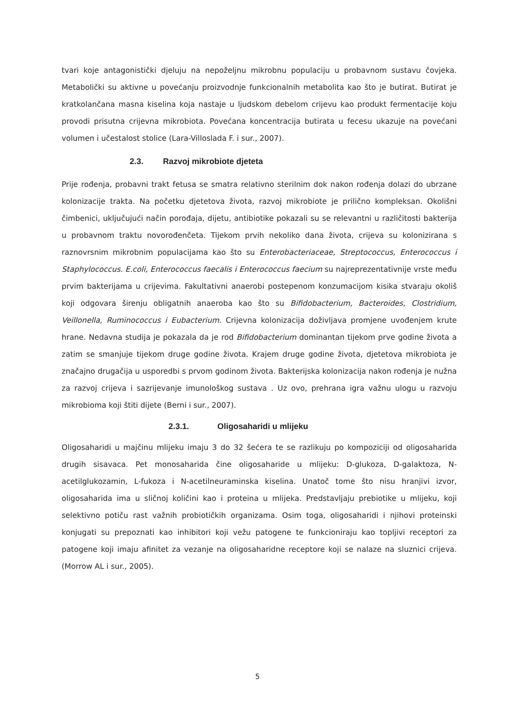tvari koje antagonistički djeluju na nepoželjnu mikrobnu populaciju u probavnom sustavu čovjeka. Metabolički su aktivne u povećanju proizvodnje funkcionalnih metabolita kao što je butirat. Butirat je kratkolančana masna kiselina koja nastaje u ljudskom debelom crijevu kao produkt fermentacije koju provodi prisutna crijevna mikrobiota. Povećana koncentracija butirata u fecesu ukazuje na povećani volumen i učestalost stolice (Lara-Villoslada F. i sur., 2007).
2.3. Razvoj mikrobiote djeteta
Prije rođenja, probavni trakt fetusa se smatra relativno sterilnim dok nakon rođenja dolazi do ubrzane kolonizacije trakta. Na početku djetetova života, razvoj mikrobiote je prilično kompleksan. Okolišni čimbenici, uključujući način porođaja, dijetu, antibiotike pokazali su se relevantni u različitosti bakterija u probavnom traktu novorođenčeta. Tijekom prvih nekoliko dana života, crijeva su kolonizirana s raznovrsnim mikrobnim populacijama kao što su Enterobacteriaceae, Streptococcus, Enterococcus i Staphylococcus. E.coli, Enterococcus faecalis i Enterococcus faecium su najreprezentativnije vrste među prvim bakterijama u crijevima. Fakultativni anaerobi postepenom konzumacijom kisika stvaraju okoliš koji odgovara širenju obligatnih anaeroba kao što su Bifidobacterium, Bacteroides, Clostridium, Veillonella, Ruminococcus i Eubacterium. Crijevna kolonizacija doživljava promjene uvođenjem krute hrane. Nedavna studija je pokazala da je rod Bifidobacterium dominantan tijekom prve godine života a zatim se smanjuje tijekom druge godine života. Krajem druge godine života, djetetova mikrobiota je značajno drugačija u usporedbi s prvom godinom života. Bakterijska kolonizacija nakon rođenja je nužna za razvoj crijeva i sazrijevanje imunološkog sustava . Uz ovo, prehrana igra važnu ulogu u razvoju mikrobioma koji štiti dijete (Berni i sur., 2007).
2.3.1. Oligosaharidi u mlijeku
Oligosaharidi u majčinu mlijeku imaju 3 do 32 šećera te se razlikuju po kompoziciji od oligosaharida drugih sisavaca. Pet monosaharida čine oligosaharide u mlijeku: D-glukoza, D-galaktoza, N-acetilglukozamin, L-fukoza i N-acetilneuraminska kiselina. Unatoč tome što nisu hranjivi izvor, oligosaharida ima u sličnoj količini kao i proteina u mlijeka. Predstavljaju prebiotike u mlijeku, koji selektivno potiču rast važnih probiotičkih organizama. Osim toga, oligosaharidi i njihovi proteinski konjugati su prepoznati kao inhibitori koji vežu patogene te funkcioniraju kao topljivi receptori za patogene koji imaju afinitet za vezanje na oligosaharidne receptore koji se nalaze na sluznici crijeva. (Morrow AL i sur., 2005).
5